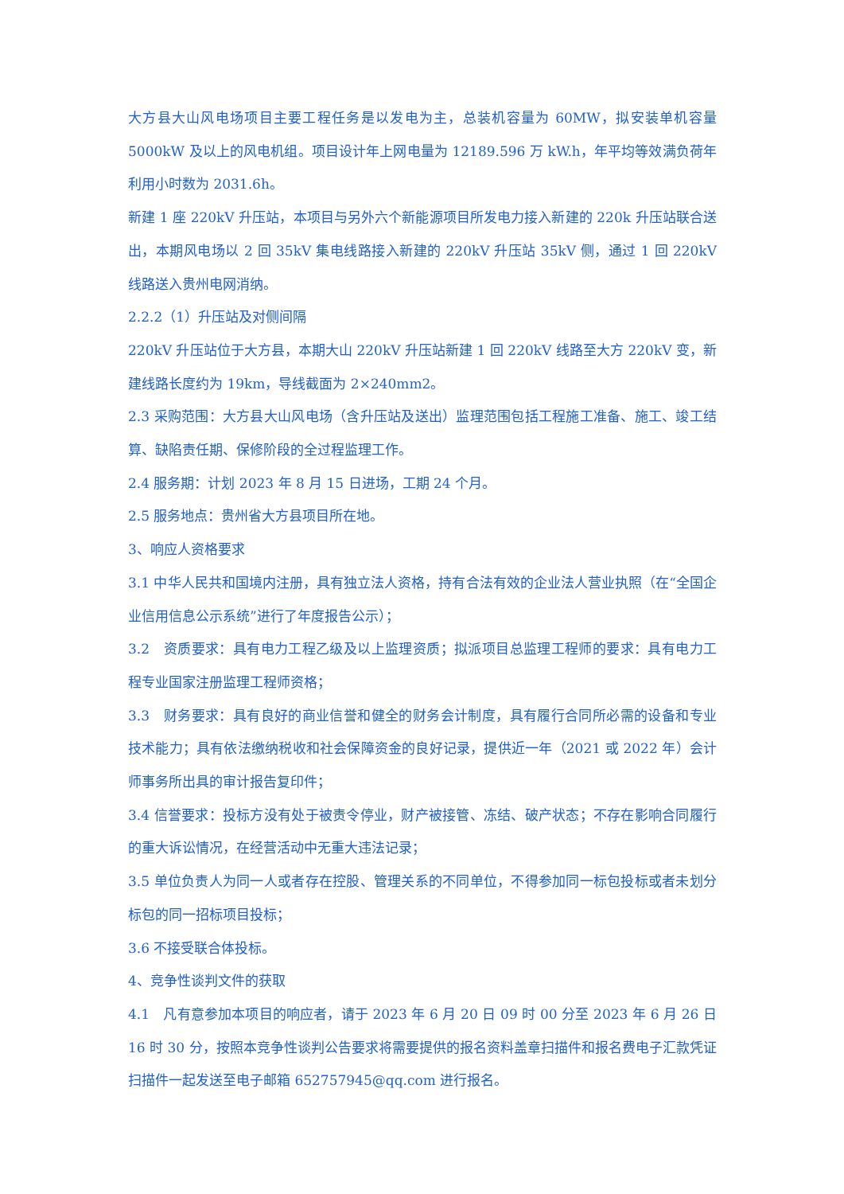大方县大山风电场项目主要工程任务是以发电为主，总装机容量为 60MW，拟安装单机容量 5000kW 及以上的风电机组。项目设计年上网电量为 12189.596 万 kW.h，年平均等效满负荷年利用小时数为 2031.6h。
新建 1 座 220kV 升压站，本项目与另外六个新能源项目所发电力接入新建的 220k 升压站联合送出，本期风电场以 2 回 35kV 集电线路接入新建的 220kV 升压站 35kV 侧，通过 1 回 220kV 线路送入贵州电网消纳。
2.2.2（1）升压站及对侧间隔
220kV 升压站位于大方县，本期大山 220kV 升压站新建 1 回 220kV 线路至大方 220kV 变，新建线路长度约为 19km，导线截面为 2×240mm2。
2.3 采购范围：大方县大山风电场（含升压站及送出）监理范围包括工程施工准备、施工、竣工结算、缺陷责任期、保修阶段的全过程监理工作。
2.4 服务期：计划 2023 年 8 月 15 日进场，工期 24 个月。
2.5 服务地点：贵州省大方县项目所在地。
3、响应人资格要求
3.1 中华人民共和国境内注册，具有独立法人资格，持有合法有效的企业法人营业执照（在“全国企业信用信息公示系统”进行了年度报告公示）；
3.2　资质要求：具有电力工程乙级及以上监理资质；拟派项目总监理工程师的要求：具有电力工程专业国家注册监理工程师资格；
3.3　财务要求：具有良好的商业信誉和健全的财务会计制度，具有履行合同所必需的设备和专业技术能力；具有依法缴纳税收和社会保障资金的良好记录，提供近一年（2021 或 2022 年）会计师事务所出具的审计报告复印件；
3.4 信誉要求：投标方没有处于被责令停业，财产被接管、冻结、破产状态；不存在影响合同履行的重大诉讼情况，在经营活动中无重大违法记录；
3.5 单位负责人为同一人或者存在控股、管理关系的不同单位，不得参加同一标包投标或者未划分标包的同一招标项目投标；
3.6 不接受联合体投标。
4、竞争性谈判文件的获取
4.1　凡有意参加本项目的响应者，请于 2023 年 6 月 20 日 09 时 00 分至 2023 年 6 月 26 日 16 时 30 分，按照本竞争性谈判公告要求将需要提供的报名资料盖章扫描件和报名费电子汇款凭证扫描件一起发送至电子邮箱 652757945@qq.com 进行报名。